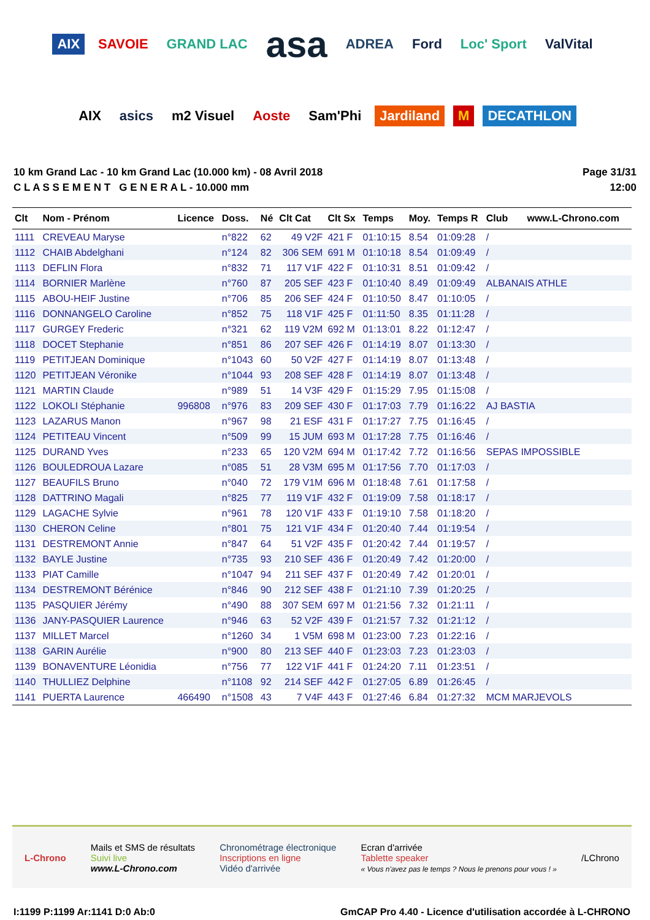AIX SAVOIE GRAND LAC asa ADREA Ford Loc' Sport ValVital AIX asics m2 Visuel Aoste Sam'Phi Jardiland M DECATHLON
10 km Grand Lac - 10 km Grand Lac (10.000 km) - 08 Avril 2018
C L A S S E M E N T G E N E R A L - 10.000 mm
Page 31/31
12:00
| Clt | Nom - Prénom | Licence | Doss. | Né | Clt Cat | Clt Sx | Temps | Moy. | Temps R | Club www.L-Chrono.com |
| --- | --- | --- | --- | --- | --- | --- | --- | --- | --- | --- |
| 1111 | CREVEAU Maryse | | n°822 | 62 | 49 V2F | 421 F | 01:10:15 | 8.54 | 01:09:28 | / |
| 1112 | CHAIB Abdelghani | | n°124 | 82 | 306 SEM | 691 M | 01:10:18 | 8.54 | 01:09:49 | / |
| 1113 | DEFLIN Flora | | n°832 | 71 | 117 V1F | 422 F | 01:10:31 | 8.51 | 01:09:42 | / |
| 1114 | BORNIER Marlène | | n°760 | 87 | 205 SEF | 423 F | 01:10:40 | 8.49 | 01:09:49 | ALBANAIS ATHLE |
| 1115 | ABOU-HEIF Justine | | n°706 | 85 | 206 SEF | 424 F | 01:10:50 | 8.47 | 01:10:05 | / |
| 1116 | DONNANGELO Caroline | | n°852 | 75 | 118 V1F | 425 F | 01:11:50 | 8.35 | 01:11:28 | / |
| 1117 | GURGEY Frederic | | n°321 | 62 | 119 V2M | 692 M | 01:13:01 | 8.22 | 01:12:47 | / |
| 1118 | DOCET Stephanie | | n°851 | 86 | 207 SEF | 426 F | 01:14:19 | 8.07 | 01:13:30 | / |
| 1119 | PETITJEAN Dominique | | n°1043 | 60 | 50 V2F | 427 F | 01:14:19 | 8.07 | 01:13:48 | / |
| 1120 | PETITJEAN Véronike | | n°1044 | 93 | 208 SEF | 428 F | 01:14:19 | 8.07 | 01:13:48 | / |
| 1121 | MARTIN Claude | | n°989 | 51 | 14 V3F | 429 F | 01:15:29 | 7.95 | 01:15:08 | / |
| 1122 | LOKOLI Stéphanie | 996808 | n°976 | 83 | 209 SEF | 430 F | 01:17:03 | 7.79 | 01:16:22 | AJ BASTIA |
| 1123 | LAZARUS Manon | | n°967 | 98 | 21 ESF | 431 F | 01:17:27 | 7.75 | 01:16:45 | / |
| 1124 | PETITEAU Vincent | | n°509 | 99 | 15 JUM | 693 M | 01:17:28 | 7.75 | 01:16:46 | / |
| 1125 | DURAND Yves | | n°233 | 65 | 120 V2M | 694 M | 01:17:42 | 7.72 | 01:16:56 | SEPAS IMPOSSIBLE |
| 1126 | BOULEDROUA Lazare | | n°085 | 51 | 28 V3M | 695 M | 01:17:56 | 7.70 | 01:17:03 | / |
| 1127 | BEAUFILS Bruno | | n°040 | 72 | 179 V1M | 696 M | 01:18:48 | 7.61 | 01:17:58 | / |
| 1128 | DATTRINO Magali | | n°825 | 77 | 119 V1F | 432 F | 01:19:09 | 7.58 | 01:18:17 | / |
| 1129 | LAGACHE Sylvie | | n°961 | 78 | 120 V1F | 433 F | 01:19:10 | 7.58 | 01:18:20 | / |
| 1130 | CHERON Celine | | n°801 | 75 | 121 V1F | 434 F | 01:20:40 | 7.44 | 01:19:54 | / |
| 1131 | DESTREMONT Annie | | n°847 | 64 | 51 V2F | 435 F | 01:20:42 | 7.44 | 01:19:57 | / |
| 1132 | BAYLE Justine | | n°735 | 93 | 210 SEF | 436 F | 01:20:49 | 7.42 | 01:20:00 | / |
| 1133 | PIAT Camille | | n°1047 | 94 | 211 SEF | 437 F | 01:20:49 | 7.42 | 01:20:01 | / |
| 1134 | DESTREMONT Bérénice | | n°846 | 90 | 212 SEF | 438 F | 01:21:10 | 7.39 | 01:20:25 | / |
| 1135 | PASQUIER Jérémy | | n°490 | 88 | 307 SEM | 697 M | 01:21:56 | 7.32 | 01:21:11 | / |
| 1136 | JANY-PASQUIER Laurence | | n°946 | 63 | 52 V2F | 439 F | 01:21:57 | 7.32 | 01:21:12 | / |
| 1137 | MILLET Marcel | | n°1260 | 34 | 1 V5M | 698 M | 01:23:00 | 7.23 | 01:22:16 | / |
| 1138 | GARIN Aurélie | | n°900 | 80 | 213 SEF | 440 F | 01:23:03 | 7.23 | 01:23:03 | / |
| 1139 | BONAVENTURE Léonidia | | n°756 | 77 | 122 V1F | 441 F | 01:24:20 | 7.11 | 01:23:51 | / |
| 1140 | THULLIEZ Delphine | | n°1108 | 92 | 214 SEF | 442 F | 01:27:05 | 6.89 | 01:26:45 | / |
| 1141 | PUERTA Laurence | 466490 | n°1508 | 43 | 7 V4F | 443 F | 01:27:46 | 6.84 | 01:27:32 | MCM MARJEVOLS |
L-Chrono
Mails et SMS de résultats
Suivi live
www.L-Chrono.com
Chronométrage électronique
Inscriptions en ligne
Vidéo d'arrivée
Ecran d'arrivée
Tablette speaker
« Vous n'avez pas le temps ? Nous le prenons pour vous ! »
/LChrono
I:1199 P:1199 Ar:1141 D:0 Ab:0 GmCAP Pro 4.40 - Licence d'utilisation accordée à L-CHRONO